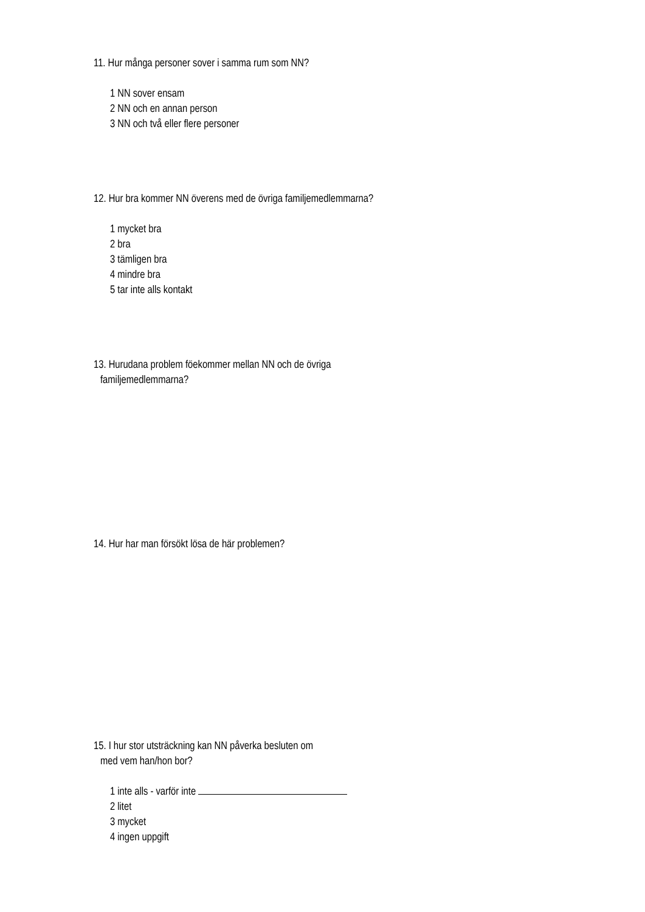11. Hur många personer sover i samma rum som NN?
1 NN sover ensam
2 NN och en annan person
3 NN och två eller flere personer
12. Hur bra kommer NN överens med de övriga familjemedlemmarna?
1 mycket bra
2 bra
3 tämligen bra
4 mindre bra
5 tar inte alls kontakt
13. Hurudana problem föekommer mellan NN och de övriga
familjemedlemmarna?
14. Hur har man försökt lösa de här problemen?
15. I hur stor utsträckning kan NN påverka besluten om
med vem han/hon bor?
1 inte alls - varför inte
2 litet
3 mycket
4 ingen uppgift